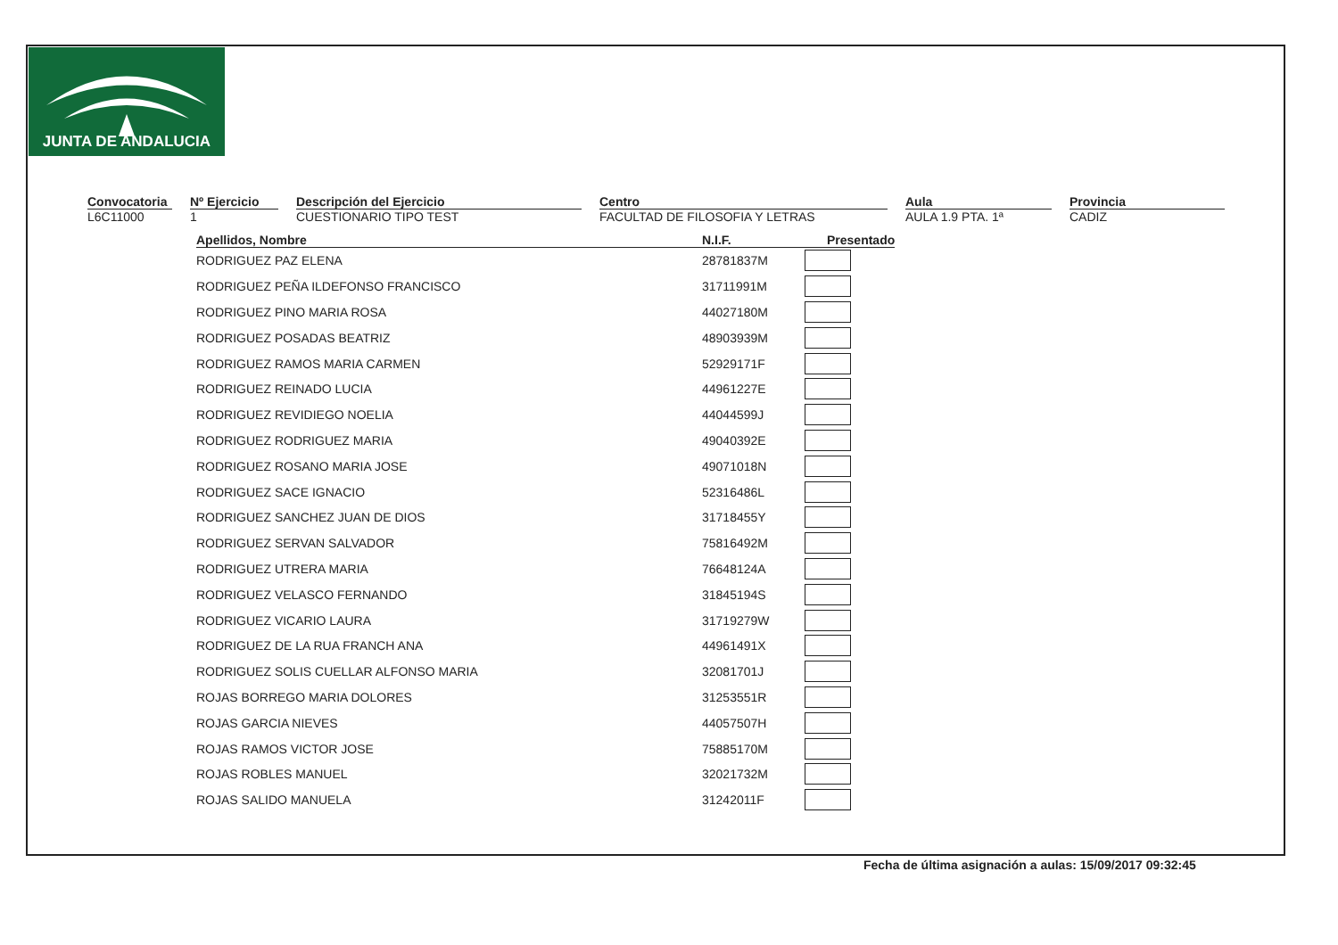JUNTA DE ANDALUCIA
Convocatoria
L6C11000
Nº Ejercicio
1
Descripción del Ejercicio
CUESTIONARIO TIPO TEST
Centro
FACULTAD DE FILOSOFIA Y LETRAS
Aula
AULA 1.9 PTA. 1ª
Provincia
CADIZ
| Apellidos, Nombre | N.I.F. | Presentado |
| --- | --- | --- |
| RODRIGUEZ PAZ ELENA | 28781837M | |
| RODRIGUEZ PEÑA ILDEFONSO FRANCISCO | 31711991M | |
| RODRIGUEZ PINO MARIA ROSA | 44027180M | |
| RODRIGUEZ POSADAS BEATRIZ | 48903939M | |
| RODRIGUEZ RAMOS MARIA CARMEN | 52929171F | |
| RODRIGUEZ REINADO LUCIA | 44961227E | |
| RODRIGUEZ REVIDIEGO NOELIA | 44044599J | |
| RODRIGUEZ RODRIGUEZ MARIA | 49040392E | |
| RODRIGUEZ ROSANO MARIA JOSE | 49071018N | |
| RODRIGUEZ SACE IGNACIO | 52316486L | |
| RODRIGUEZ SANCHEZ JUAN DE DIOS | 31718455Y | |
| RODRIGUEZ SERVAN SALVADOR | 75816492M | |
| RODRIGUEZ UTRERA MARIA | 76648124A | |
| RODRIGUEZ VELASCO FERNANDO | 31845194S | |
| RODRIGUEZ VICARIO LAURA | 31719279W | |
| RODRIGUEZ DE LA RUA FRANCH ANA | 44961491X | |
| RODRIGUEZ SOLIS CUELLAR ALFONSO MARIA | 32081701J | |
| ROJAS BORREGO MARIA DOLORES | 31253551R | |
| ROJAS GARCIA NIEVES | 44057507H | |
| ROJAS RAMOS VICTOR JOSE | 75885170M | |
| ROJAS ROBLES MANUEL | 32021732M | |
| ROJAS SALIDO MANUELA | 31242011F | |
Fecha de última asignación a aulas: 15/09/2017 09:32:45